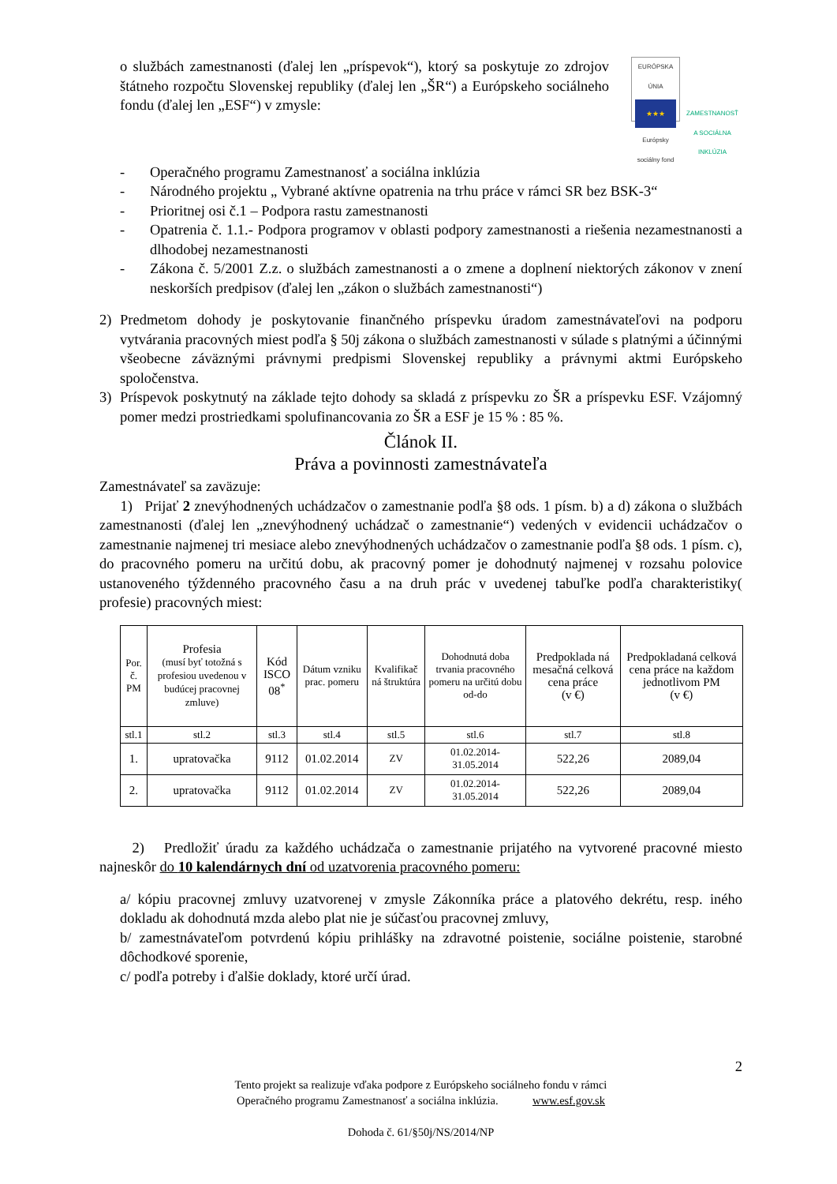o službách zamestnanosti (ďalej len „príspevok“), ktorý sa poskytuje zo zdrojov štátneho rozpočtu Slovenskej republiky (ďalej len „ŠR“) a Európskeho sociálneho fondu (ďalej len „ESF“) v zmysle:
EURÓPSKA ÚNIA
★★★
Európsky sociálny fond
ZAMESTNANOSŤ A SOCIÁLNA INKLÚZIA
- Operačného programu Zamestnanosť a sociálna inklúzia
- Národného projektu „ Vybrané aktívne opatrenia na trhu práce v rámci SR bez BSK-3“
- Prioritnej osi č.1 – Podpora rastu zamestnanosti
- Opatrenia č. 1.1.- Podpora programov v oblasti podpory zamestnanosti a riešenia nezamestnanosti a dlhodobej nezamestnanosti
- Zákona č. 5/2001 Z.z. o službách zamestnanosti a o zmene a doplnení niektorých zákonov v znení neskorších predpisov (ďalej len „zákon o službách zamestnanosti“)
2) Predmetom dohody je poskytovanie finančného príspevku úradom zamestnávateľovi na podporu vytvárania pracovných miest podľa § 50j zákona o službách zamestnanosti v súlade s platnými a účinnými všeobecne záväznými právnymi predpismi Slovenskej republiky a právnymi aktmi Európskeho spoločenstva.
3) Príspevok poskytnutý na základe tejto dohody sa skladá z príspevku zo ŠR a príspevku ESF. Vzájomný pomer medzi prostriedkami spolufinancovania zo ŠR a ESF je 15 % : 85 %.
Článok II.
Práva a povinnosti zamestnávateľa
Zamestnávateľ sa zaväzuje:
1) Prijať 2 znevýhodnených uchádzačov o zamestnanie podľa §8 ods. 1 písm. b) a d) zákona o službách zamestnanosti (ďalej len „znevýhodnený uchádzač o zamestnanie“) vedených v evidencii uchádzačov o zamestnanie najmenej tri mesiace alebo znevýhodnených uchádzačov o zamestnanie podľa §8 ods. 1 písm. c), do pracovného pomeru na určitú dobu, ak pracovný pomer je dohodnutý najmenej v rozsahu polovice ustanoveného týždenného pracovného času a na druh prác v uvedenej tabuľke podľa charakteristiky( profesie) pracovných miest:
| Por. č. PM | Profesia (musí byť totožná s profesiou uvedenou v budúcej pracovnej zmluve) | Kód ISCO 08<sup>*</sup> | Dátum vzniku prac. pomeru | Kvalifikač ná štruktúra | Dohodnutá doba trvania pracovného pomeru na určitú dobu od-do | Predpoklada ná mesačná celková cena práce (v €) | Predpokladaná celková cena práce na každom jednotlivom PM (v €) |
| --- | --- | --- | --- | --- | --- | --- | --- |
| stl.1 | stl.2 | stl.3 | stl.4 | stl.5 | stl.6 | stl.7 | stl.8 |
| 1. | upratovačka | 9112 | 01.02.2014 | ZV | 01.02.2014- 31.05.2014 | 522,26 | 2089,04 |
| 2. | upratovačka | 9112 | 01.02.2014 | ZV | 01.02.2014- 31.05.2014 | 522,26 | 2089,04 |
2) Predložiť úradu za každého uchádzača o zamestnanie prijatého na vytvorené pracovné miesto najneskôr do 10 kalendárnych dní od uzatvorenia pracovného pomeru:
a/ kópiu pracovnej zmluvy uzatvorenej v zmysle Zákonníka práce a platového dekrétu, resp. iného dokladu ak dohodnutá mzda alebo plat nie je súčasťou pracovnej zmluvy,
b/ zamestnávateľom potvrdenú kópiu prihlášky na zdravotné poistenie, sociálne poistenie, starobné dôchodkové sporenie,
c/ podľa potreby i ďalšie doklady, ktoré určí úrad.
2
Tento projekt sa realizuje vďaka podpore z Európskeho sociálneho fondu v rámci
Operačného programu Zamestnanosť a sociálna inklúzia. www.esf.gov.sk
Dohoda č. 61/§50j/NS/2014/NP